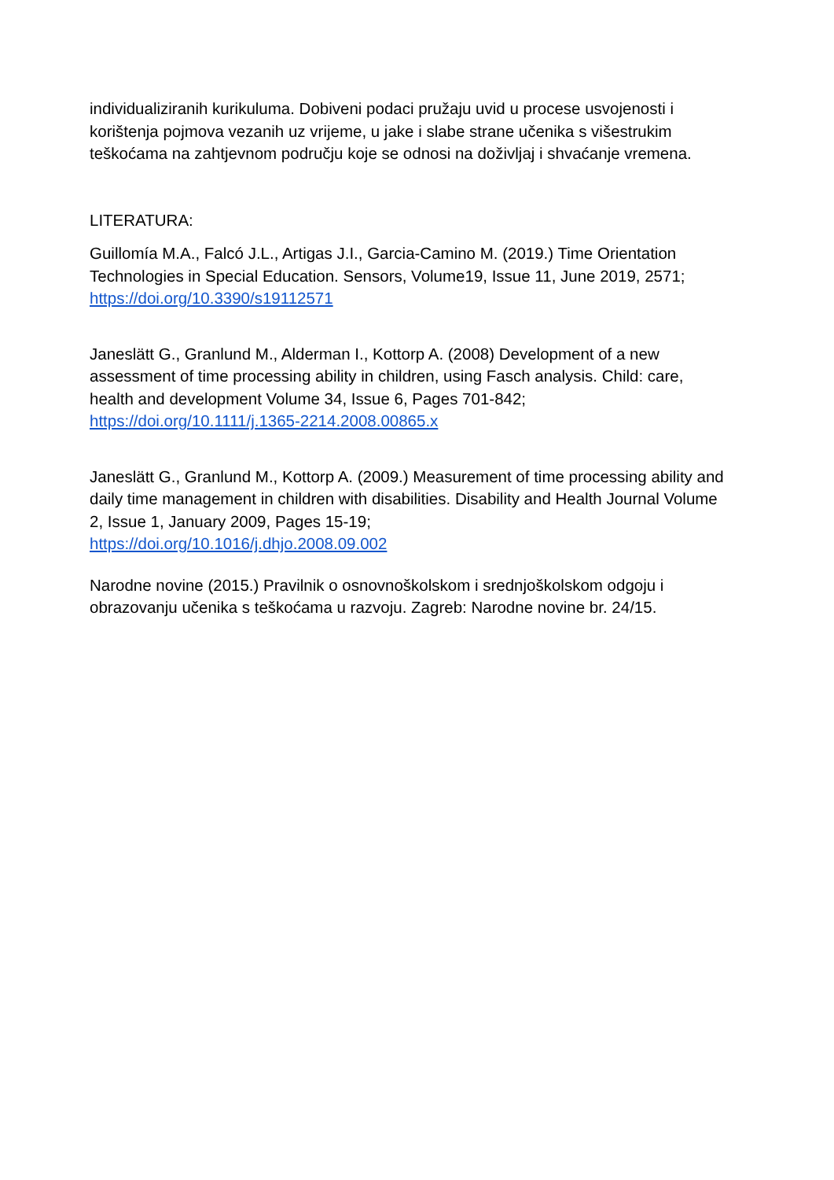individualiziranih kurikuluma. Dobiveni podaci pružaju uvid u procese usvojenosti i korištenja pojmova vezanih uz vrijeme, u jake i slabe strane učenika s višestrukim teškoćama na zahtjevnom području koje se odnosi na doživljaj i shvaćanje vremena.
LITERATURA:
Guillomía M.A., Falcó J.L., Artigas J.I., Garcia-Camino M. (2019.) Time Orientation Technologies in Special Education. Sensors, Volume19, Issue 11, June 2019, 2571; https://doi.org/10.3390/s19112571
Janeslätt G., Granlund M., Alderman I., Kottorp A. (2008) Development of a new assessment of time processing ability in children, using Fasch analysis. Child: care, health and development Volume 34, Issue 6, Pages 701-842;
https://doi.org/10.1111/j.1365-2214.2008.00865.x
Janeslätt G., Granlund M., Kottorp A. (2009.) Measurement of time processing ability and daily time management in children with disabilities. Disability and Health Journal Volume 2, Issue 1, January 2009, Pages 15-19;
https://doi.org/10.1016/j.dhjo.2008.09.002
Narodne novine (2015.) Pravilnik o osnovnoškolskom i srednjoškolskom odgoju i obrazovanju učenika s teškoćama u razvoju. Zagreb: Narodne novine br. 24/15.